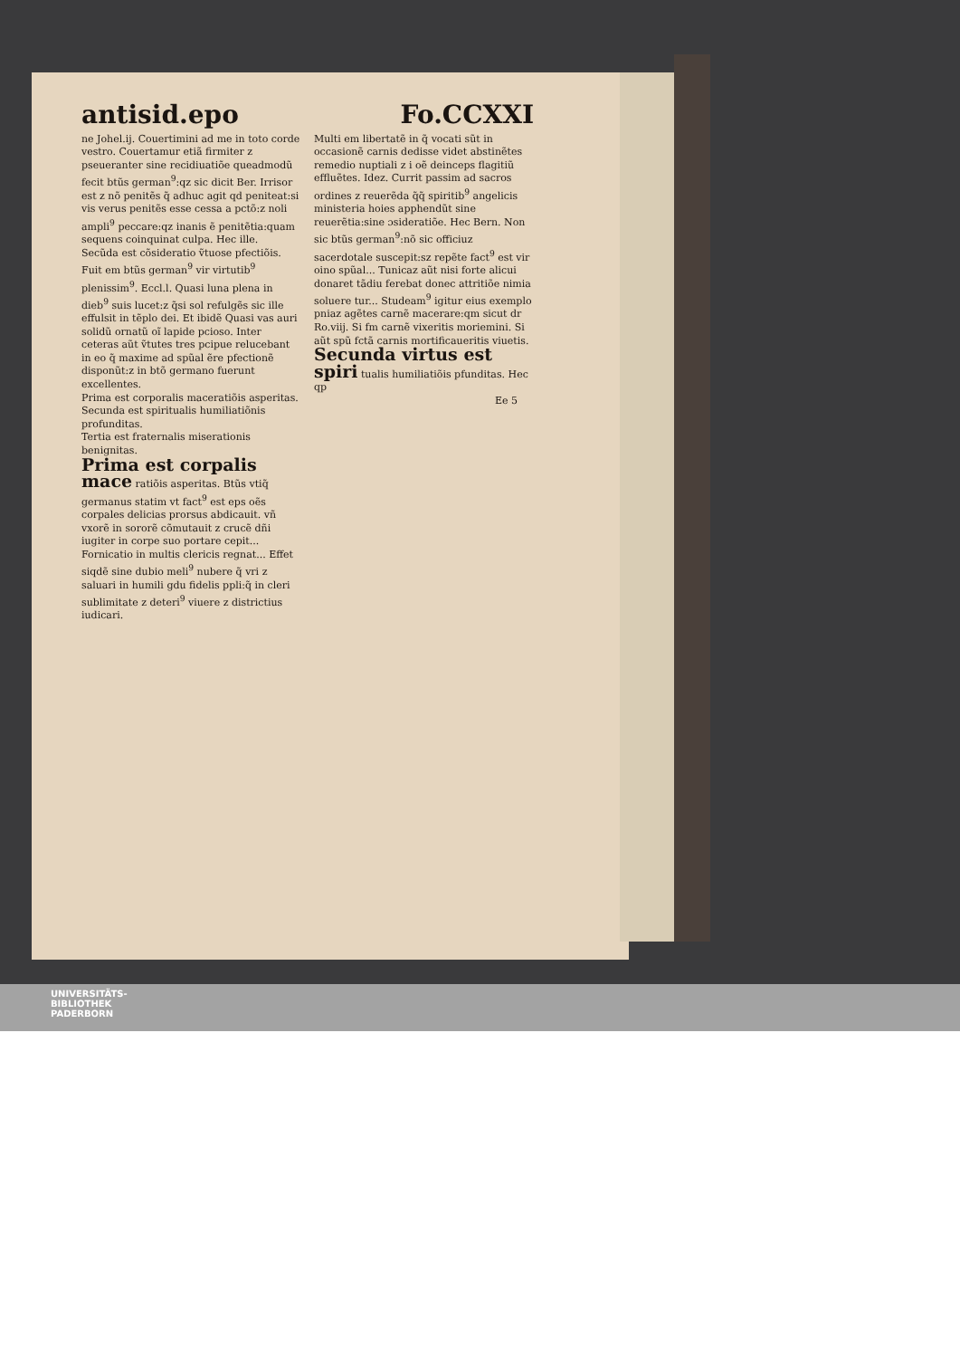antisid.epo Fo.CCXXI
ne Johel.ij. Couertimini ad me in toto corde vestro. Couertamur etiã firmiter z pseueranter sine recidiuatiõe queadmodũ fecit btũs german<sup>9</sup>:qz sic dicit Ber. Irrisor est z nõ penitẽs q̃ adhuc agit qd peniteat:si vis verus penitẽs esse cessa a pctõ:z noli ampli<sup>9</sup> peccare:qz inanis ẽ penitẽtia:quam sequens coinquinat culpa. Hec ille.
Secũda est cõsideratio ṽtuose pfectiõis. Fuit em btũs german<sup>9</sup> vir virtutib<sup>9</sup> plenissim<sup>9</sup>. Eccl.l. Quasi luna plena in dieb<sup>9</sup> suis lucet:z q̃si sol refulgẽs sic ille effulsit in tẽplo dei. Et ibidẽ Quasi vas auri solidũ ornatũ oĩ lapide pcioso. Inter ceteras aũt ṽtutes tres pcipue relucebant in eo q̃ maxime ad spũal ẽre pfectionẽ disponũt:z in btõ germano fuerunt excellentes.
Prima est corporalis maceratiõis asperitas.
Secunda est spiritualis humiliatiõnis profunditas.
Tertia est fraternalis miserationis benignitas.
Prima est corpalis mace ratiõis asperitas. Btũs vtiq̃ germanus statim vt fact<sup>9</sup> est eps oẽs corpales delicias prorsus abdicauit. vñ vxorẽ in sororẽ cõmutauit z crucẽ dñi iugiter in corpe suo portare cepit... Fornicatio in multis clericis regnat... Effet siqdẽ sine dubio meli<sup>9</sup> nubere q̃ vri z saluari in humili gdu fidelis ppli:q̃ in cleri sublimitate z deteri<sup>9</sup> viuere z districtius iudicari.
Multi em libertatẽ in q̃ vocati sũt in occasionẽ carnis dedisse videt abstinẽtes remedio nuptiali z i oẽ deinceps flagitiũ effluẽtes. Idez. Currit passim ad sacros ordines z reuerẽda q̃q̃ spiritib<sup>9</sup> angelicis ministeria hoies apphendũt sine reuerẽtia:sine ɔsideratiõe. Hec Bern. Non sic btũs german<sup>9</sup>:nõ sic officiuz sacerdotale suscepit:sz repẽte fact<sup>9</sup> est vir oino spũal... Tunicaz aũt nisi forte alicui donaret tãdiu ferebat donec attritiõe nimia soluere tur... Studeam<sup>9</sup> igitur eius exemplo pniaz agẽtes carnẽ macerare:qm sicut dr Ro.viij. Si fm carnẽ vixeritis moriemini. Si aũt spũ fctã carnis mortificaueritis viuetis.
Secunda virtus est spiri tualis humiliatiõis pfunditas. Hec qp
Ee 5
UNIVERSITÄTS-
BIBLIOTHEK
PADERBORN